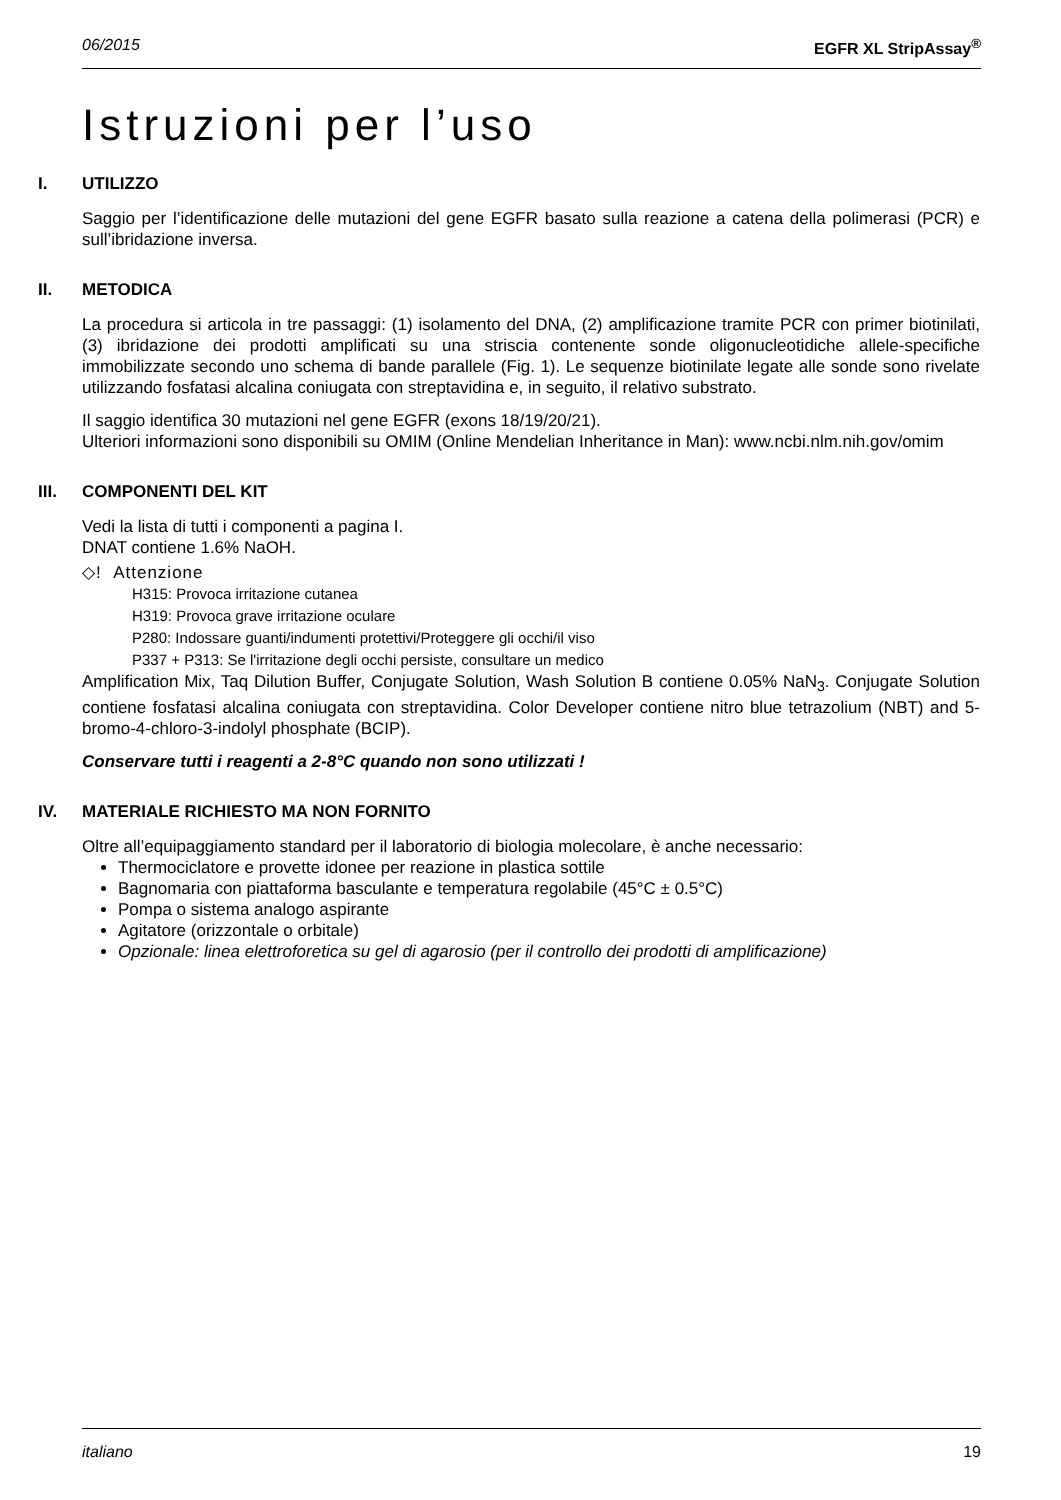06/2015 EGFR XL StripAssay<sup>®</sup>
Istruzioni per l’uso
I. UTILIZZO
Saggio per l’identificazione delle mutazioni del gene EGFR basato sulla reazione a catena della polimerasi (PCR) e sull’ibridazione inversa.
II. METODICA
La procedura si articola in tre passaggi: (1) isolamento del DNA, (2) amplificazione tramite PCR con primer biotinilati, (3) ibridazione dei prodotti amplificati su una striscia contenente sonde oligonucleotidiche allele-specifiche immobilizzate secondo uno schema di bande parallele (Fig. 1). Le sequenze biotinilate legate alle sonde sono rivelate utilizzando fosfatasi alcalina coniugata con streptavidina e, in seguito, il relativo substrato.
Il saggio identifica 30 mutazioni nel gene EGFR (exons 18/19/20/21).
Ulteriori informazioni sono disponibili su OMIM (Online Mendelian Inheritance in Man): www.ncbi.nlm.nih.gov/omim
III. COMPONENTI DEL KIT
Vedi la lista di tutti i componenti a pagina I.
DNAT contiene 1.6% NaOH.
◇! Attenzione
H315: Provoca irritazione cutanea
H319: Provoca grave irritazione oculare
P280: Indossare guanti/indumenti protettivi/Proteggere gli occhi/il viso
P337 + P313: Se l'irritazione degli occhi persiste, consultare un medico
Amplification Mix, Taq Dilution Buffer, Conjugate Solution, Wash Solution B contiene 0.05% NaN<sub>3</sub>. Conjugate Solution contiene fosfatasi alcalina coniugata con streptavidina. Color Developer contiene nitro blue tetrazolium (NBT) and 5-bromo-4-chloro-3-indolyl phosphate (BCIP).
Conservare tutti i reagenti a 2-8°C quando non sono utilizzati !
IV. MATERIALE RICHIESTO MA NON FORNITO
Oltre all’equipaggiamento standard per il laboratorio di biologia molecolare, è anche necessario:
Thermociclatore e provette idonee per reazione in plastica sottile
Bagnomaria con piattaforma basculante e temperatura regolabile (45°C ± 0.5°C)
Pompa o sistema analogo aspirante
Agitatore (orizzontale o orbitale)
Opzionale: linea elettroforetica su gel di agarosio (per il controllo dei prodotti di amplificazione)
italiano 19